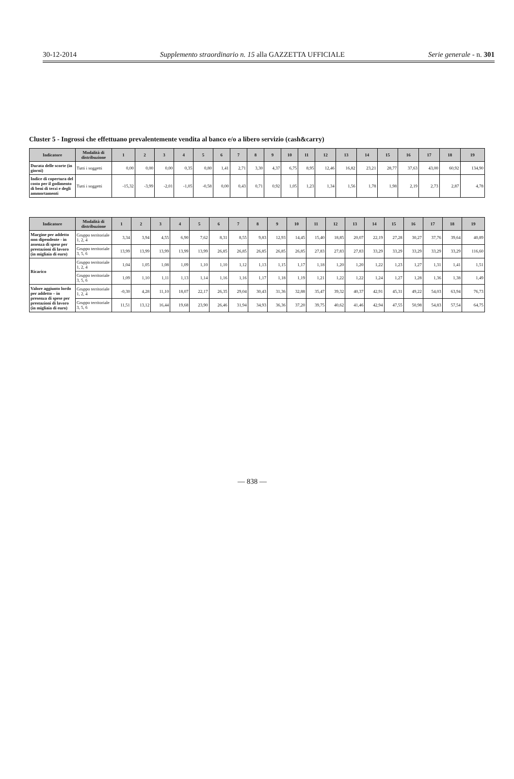30-12-2014 Supplemento straordinario n. 15 alla GAZZETTA UFFICIALE Serie generale - n. 301
Cluster 5 - Ingrossi che effettuano prevalentemente vendita al banco e/o a libero servizio (cash&carry)
| Indicatore | Modalità di distribuzione | 1 | 2 | 3 | 4 | 5 | 6 | 7 | 8 | 9 | 10 | 11 | 12 | 13 | 14 | 15 | 16 | 17 | 18 | 19 |
| --- | --- | --- | --- | --- | --- | --- | --- | --- | --- | --- | --- | --- | --- | --- | --- | --- | --- | --- | --- | --- |
| Durata delle scorte (in giorni) | Tutti i soggetti | 0,00 | 0,00 | 0,00 | 0,35 | 0,80 | 1,41 | 2,71 | 3,30 | 4,37 | 6,75 | 8,95 | 12,46 | 16,82 | 23,21 | 28,77 | 37,63 | 43,00 | 60,92 | 134,90 |
| Indice di copertura del costo per il godimento di beni di terzi e degli ammortamenti | Tutti i soggetti | -15,32 | -3,99 | -2,01 | -1,05 | -0,58 | 0,00 | 0,43 | 0,71 | 0,92 | 1,05 | 1,23 | 1,34 | 1,56 | 1,78 | 1,98 | 2,19 | 2,73 | 2,87 | 4,78 |
| Indicatore | Modalità di distribuzione | 1 | 2 | 3 | 4 | 5 | 6 | 7 | 8 | 9 | 10 | 11 | 12 | 13 | 14 | 15 | 16 | 17 | 18 | 19 |
| --- | --- | --- | --- | --- | --- | --- | --- | --- | --- | --- | --- | --- | --- | --- | --- | --- | --- | --- | --- | --- |
| Margine per addetto non dipendente - in assenza di spese per prestazioni di lavoro (in migliaia di euro) | Gruppo territoriale 1, 2, 4 | 3,34 | 3,94 | 4,55 | 6,90 | 7,62 | 8,31 | 8,55 | 9,83 | 12,93 | 14,45 | 15,40 | 18,85 | 20,07 | 22,19 | 27,28 | 30,27 | 37,76 | 39,64 | 40,89 |
| | Gruppo territoriale 3, 5, 6 | 13,99 | 13,99 | 13,99 | 13,99 | 13,99 | 26,85 | 26,85 | 26,85 | 26,85 | 26,85 | 27,83 | 27,83 | 27,83 | 33,29 | 33,29 | 33,29 | 33,29 | 33,29 | 116,60 |
| Ricarico | Gruppo territoriale 1, 2, 4 | 1,04 | 1,05 | 1,08 | 1,09 | 1,10 | 1,10 | 1,12 | 1,13 | 1,15 | 1,17 | 1,18 | 1,20 | 1,20 | 1,22 | 1,23 | 1,27 | 1,31 | 1,41 | 1,51 |
| | Gruppo territoriale 3, 5, 6 | 1,09 | 1,10 | 1,11 | 1,13 | 1,14 | 1,16 | 1,16 | 1,17 | 1,18 | 1,19 | 1,21 | 1,22 | 1,22 | 1,24 | 1,27 | 1,28 | 1,36 | 1,38 | 1,49 |
| Valore aggiunto lordo per addetto – in presenza di spese per prestazioni di lavoro (in migliaia di euro) | Gruppo territoriale 1, 2, 4 | -0,30 | 4,28 | 11,10 | 18,07 | 22,17 | 26,35 | 29,04 | 30,43 | 31,36 | 32,88 | 35,47 | 39,32 | 40,37 | 42,91 | 45,31 | 49,22 | 54,03 | 63,94 | 76,73 |
| | Gruppo territoriale 3, 5, 6 | 11,51 | 13,12 | 16,44 | 19,68 | 23,90 | 26,46 | 31,94 | 34,93 | 36,36 | 37,20 | 39,75 | 40,62 | 41,46 | 42,94 | 47,55 | 50,98 | 54,83 | 57,54 | 64,75 |
— 838 —